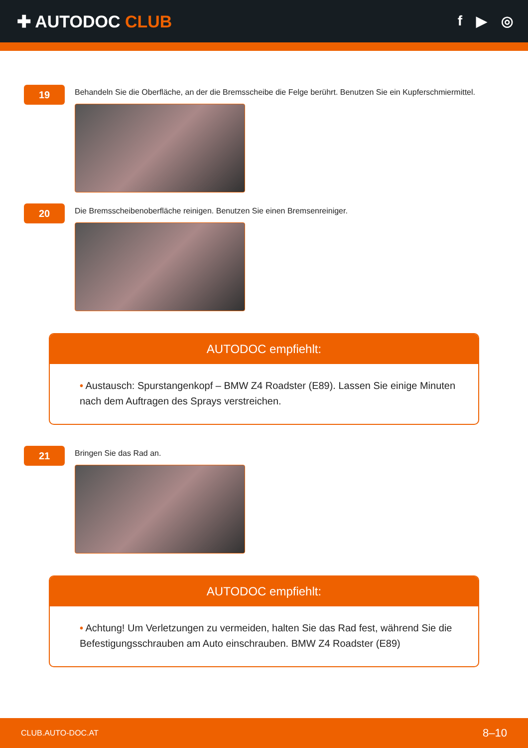✚ AUTODOC CLUB
f ▶ ◎
19
Behandeln Sie die Oberfläche, an der die Bremsscheibe die Felge berührt. Benutzen Sie ein Kupferschmiermittel.
20
Die Bremsscheibenoberfläche reinigen. Benutzen Sie einen Bremsenreiniger.
AUTODOC empfiehlt:
• Austausch: Spurstangenkopf – BMW Z4 Roadster (E89). Lassen Sie einige Minuten nach dem Auftragen des Sprays verstreichen.
21
Bringen Sie das Rad an.
AUTODOC empfiehlt:
• Achtung! Um Verletzungen zu vermeiden, halten Sie das Rad fest, während Sie die Befestigungsschrauben am Auto einschrauben. BMW Z4 Roadster (E89)
CLUB.AUTO-DOC.AT 8–10